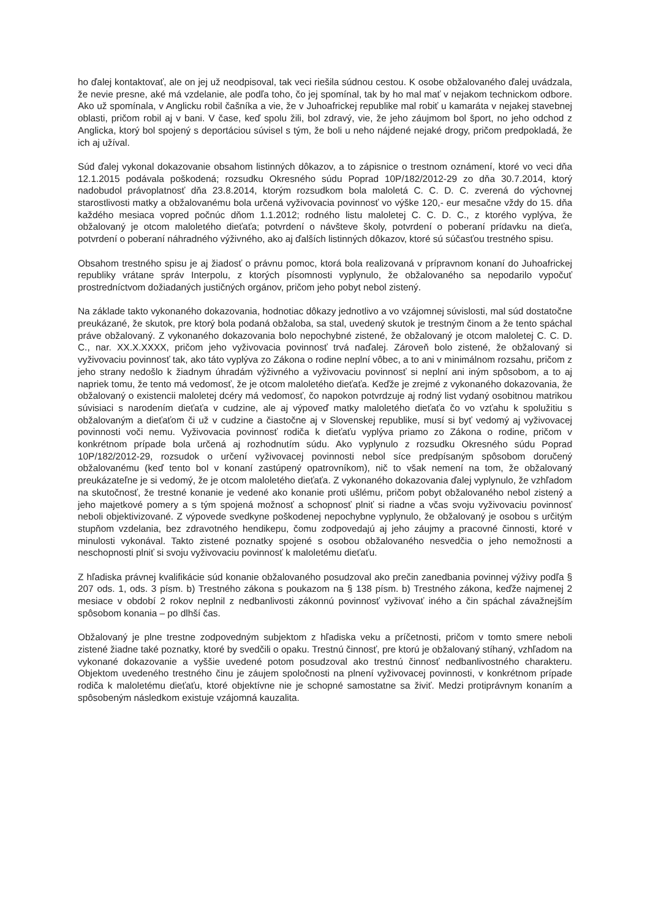ho ďalej kontaktovať, ale on jej už neodpisoval, tak veci riešila súdnou cestou. K osobe obžalovaného ďalej uvádzala, že nevie presne, aké má vzdelanie, ale podľa toho, čo jej spomínal, tak by ho mal mať v nejakom technickom odbore. Ako už spomínala, v Anglicku robil čašníka a vie, že v Juhoafrickej republike mal robiť u kamaráta v nejakej stavebnej oblasti, pričom robil aj v bani. V čase, keď spolu žili, bol zdravý, vie, že jeho záujmom bol šport, no jeho odchod z Anglicka, ktorý bol spojený s deportáciou súvisel s tým, že boli u neho nájdené nejaké drogy, pričom predpokladá, že ich aj užíval.
Súd ďalej vykonal dokazovanie obsahom listinných dôkazov, a to zápisnice o trestnom oznámení, ktoré vo veci dňa 12.1.2015 podávala poškodená; rozsudku Okresného súdu Poprad 10P/182/2012-29 zo dňa 30.7.2014, ktorý nadobudol právoplatnosť dňa 23.8.2014, ktorým rozsudkom bola maloletá C. C. D. C. zverená do výchovnej starostlivosti matky a obžalovanému bola určená vyživovacia povinnosť vo výške 120,- eur mesačne vždy do 15. dňa každého mesiaca vopred počnúc dňom 1.1.2012; rodného listu maloletej C. C. D. C., z ktorého vyplýva, že obžalovaný je otcom maloletého dieťaťa; potvrdení o návšteve školy, potvrdení o poberaní prídavku na dieťa, potvrdení o poberaní náhradného výživného, ako aj ďalších listinných dôkazov, ktoré sú súčasťou trestného spisu.
Obsahom trestného spisu je aj žiadosť o právnu pomoc, ktorá bola realizovaná v prípravnom konaní do Juhoafrickej republiky vrátane správ Interpolu, z ktorých písomnosti vyplynulo, že obžalovaného sa nepodarilo vypočuť prostredníctvom dožiadaných justičných orgánov, pričom jeho pobyt nebol zistený.
Na základe takto vykonaného dokazovania, hodnotiac dôkazy jednotlivo a vo vzájomnej súvislosti, mal súd dostatočne preukázané, že skutok, pre ktorý bola podaná obžaloba, sa stal, uvedený skutok je trestným činom a že tento spáchal práve obžalovaný. Z vykonaného dokazovania bolo nepochybné zistené, že obžalovaný je otcom maloletej C. C. D. C., nar. XX.X.XXXX, pričom jeho vyživovacia povinnosť trvá naďalej. Zároveň bolo zistené, že obžalovaný si vyživovaciu povinnosť tak, ako táto vyplýva zo Zákona o rodine neplní vôbec, a to ani v minimálnom rozsahu, pričom z jeho strany nedošlo k žiadnym úhradám výživného a vyživovaciu povinnosť si neplní ani iným spôsobom, a to aj napriek tomu, že tento má vedomosť, že je otcom maloletého dieťaťa. Keďže je zrejmé z vykonaného dokazovania, že obžalovaný o existencii maloletej dcéry má vedomosť, čo napokon potvrdzuje aj rodný list vydaný osobitnou matrikou súvisiaci s narodením dieťaťa v cudzine, ale aj výpoveď matky maloletého dieťaťa čo vo vzťahu k spolužitiu s obžalovaným a dieťaťom či už v cudzine a čiastočne aj v Slovenskej republike, musí si byť vedomý aj vyživovacej povinnosti voči nemu. Vyživovacia povinnosť rodiča k dieťaťu vyplýva priamo zo Zákona o rodine, pričom v konkrétnom prípade bola určená aj rozhodnutím súdu. Ako vyplynulo z rozsudku Okresného súdu Poprad 10P/182/2012-29, rozsudok o určení vyživovacej povinnosti nebol síce predpísaným spôsobom doručený obžalovanému (keď tento bol v konaní zastúpený opatrovníkom), nič to však nemení na tom, že obžalovaný preukázateľne je si vedomý, že je otcom maloletého dieťaťa. Z vykonaného dokazovania ďalej vyplynulo, že vzhľadom na skutočnosť, že trestné konanie je vedené ako konanie proti ušlému, pričom pobyt obžalovaného nebol zistený a jeho majetkové pomery a s tým spojená možnosť a schopnosť plniť si riadne a včas svoju vyživovaciu povinnosť neboli objektivizované. Z výpovede svedkyne poškodenej nepochybne vyplynulo, že obžalovaný je osobou s určitým stupňom vzdelania, bez zdravotného hendikepu, čomu zodpovedajú aj jeho záujmy a pracovné činnosti, ktoré v minulosti vykonával. Takto zistené poznatky spojené s osobou obžalovaného nesvedčia o jeho nemožnosti a neschopnosti plniť si svoju vyživovaciu povinnosť k maloletému dieťaťu.
Z hľadiska právnej kvalifikácie súd konanie obžalovaného posudzoval ako prečin zanedbania povinnej výživy podľa § 207 ods. 1, ods. 3 písm. b) Trestného zákona s poukazom na § 138 písm. b) Trestného zákona, keďže najmenej 2 mesiace v období 2 rokov neplnil z nedbanlivosti zákonnú povinnosť vyživovať iného a čin spáchal závažnejším spôsobom konania – po dlhší čas.
Obžalovaný je plne trestne zodpovedným subjektom z hľadiska veku a príčetnosti, pričom v tomto smere neboli zistené žiadne také poznatky, ktoré by svedčili o opaku. Trestnú činnosť, pre ktorú je obžalovaný stíhaný, vzhľadom na vykonané dokazovanie a vyššie uvedené potom posudzoval ako trestnú činnosť nedbanlivostného charakteru. Objektom uvedeného trestného činu je záujem spoločnosti na plnení vyživovacej povinnosti, v konkrétnom prípade rodiča k maloletému dieťaťu, ktoré objektívne nie je schopné samostatne sa živiť. Medzi protiprávnym konaním a spôsobeným následkom existuje vzájomná kauzalita.